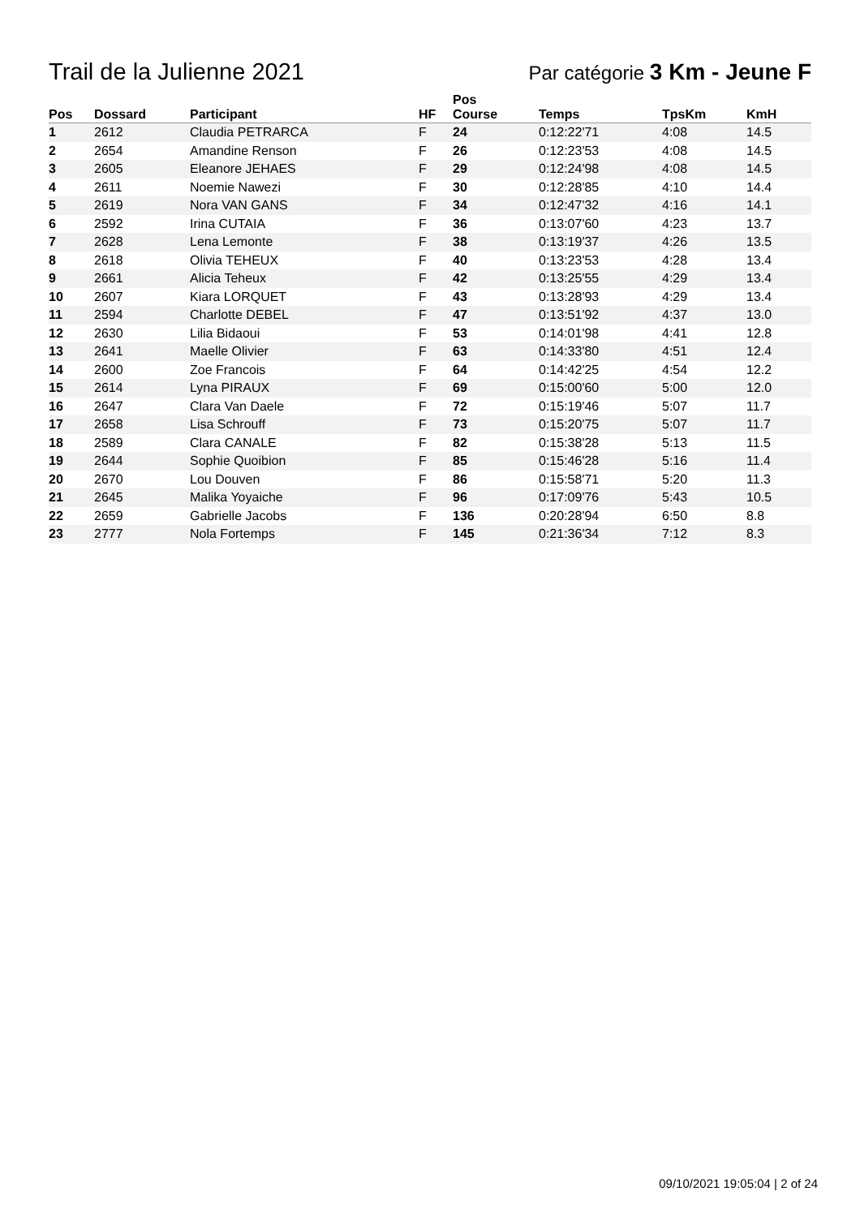Trail de la Julienne 2021
Par catégorie 3 Km - Jeune F
| Pos | Dossard | Participant | HF | Pos Course | Temps | TpsKm | KmH |
| --- | --- | --- | --- | --- | --- | --- | --- |
| 1 | 2612 | Claudia PETRARCA | F | 24 | 0:12:22'71 | 4:08 | 14.5 |
| 2 | 2654 | Amandine Renson | F | 26 | 0:12:23'53 | 4:08 | 14.5 |
| 3 | 2605 | Eleanore JEHAES | F | 29 | 0:12:24'98 | 4:08 | 14.5 |
| 4 | 2611 | Noemie Nawezi | F | 30 | 0:12:28'85 | 4:10 | 14.4 |
| 5 | 2619 | Nora VAN GANS | F | 34 | 0:12:47'32 | 4:16 | 14.1 |
| 6 | 2592 | Irina CUTAIA | F | 36 | 0:13:07'60 | 4:23 | 13.7 |
| 7 | 2628 | Lena Lemonte | F | 38 | 0:13:19'37 | 4:26 | 13.5 |
| 8 | 2618 | Olivia TEHEUX | F | 40 | 0:13:23'53 | 4:28 | 13.4 |
| 9 | 2661 | Alicia Teheux | F | 42 | 0:13:25'55 | 4:29 | 13.4 |
| 10 | 2607 | Kiara LORQUET | F | 43 | 0:13:28'93 | 4:29 | 13.4 |
| 11 | 2594 | Charlotte DEBEL | F | 47 | 0:13:51'92 | 4:37 | 13.0 |
| 12 | 2630 | Lilia Bidaoui | F | 53 | 0:14:01'98 | 4:41 | 12.8 |
| 13 | 2641 | Maelle Olivier | F | 63 | 0:14:33'80 | 4:51 | 12.4 |
| 14 | 2600 | Zoe Francois | F | 64 | 0:14:42'25 | 4:54 | 12.2 |
| 15 | 2614 | Lyna PIRAUX | F | 69 | 0:15:00'60 | 5:00 | 12.0 |
| 16 | 2647 | Clara Van Daele | F | 72 | 0:15:19'46 | 5:07 | 11.7 |
| 17 | 2658 | Lisa Schrouff | F | 73 | 0:15:20'75 | 5:07 | 11.7 |
| 18 | 2589 | Clara CANALE | F | 82 | 0:15:38'28 | 5:13 | 11.5 |
| 19 | 2644 | Sophie Quoibion | F | 85 | 0:15:46'28 | 5:16 | 11.4 |
| 20 | 2670 | Lou Douven | F | 86 | 0:15:58'71 | 5:20 | 11.3 |
| 21 | 2645 | Malika Yoyaiche | F | 96 | 0:17:09'76 | 5:43 | 10.5 |
| 22 | 2659 | Gabrielle Jacobs | F | 136 | 0:20:28'94 | 6:50 | 8.8 |
| 23 | 2777 | Nola Fortemps | F | 145 | 0:21:36'34 | 7:12 | 8.3 |
09/10/2021 19:05:04 | 2 of 24